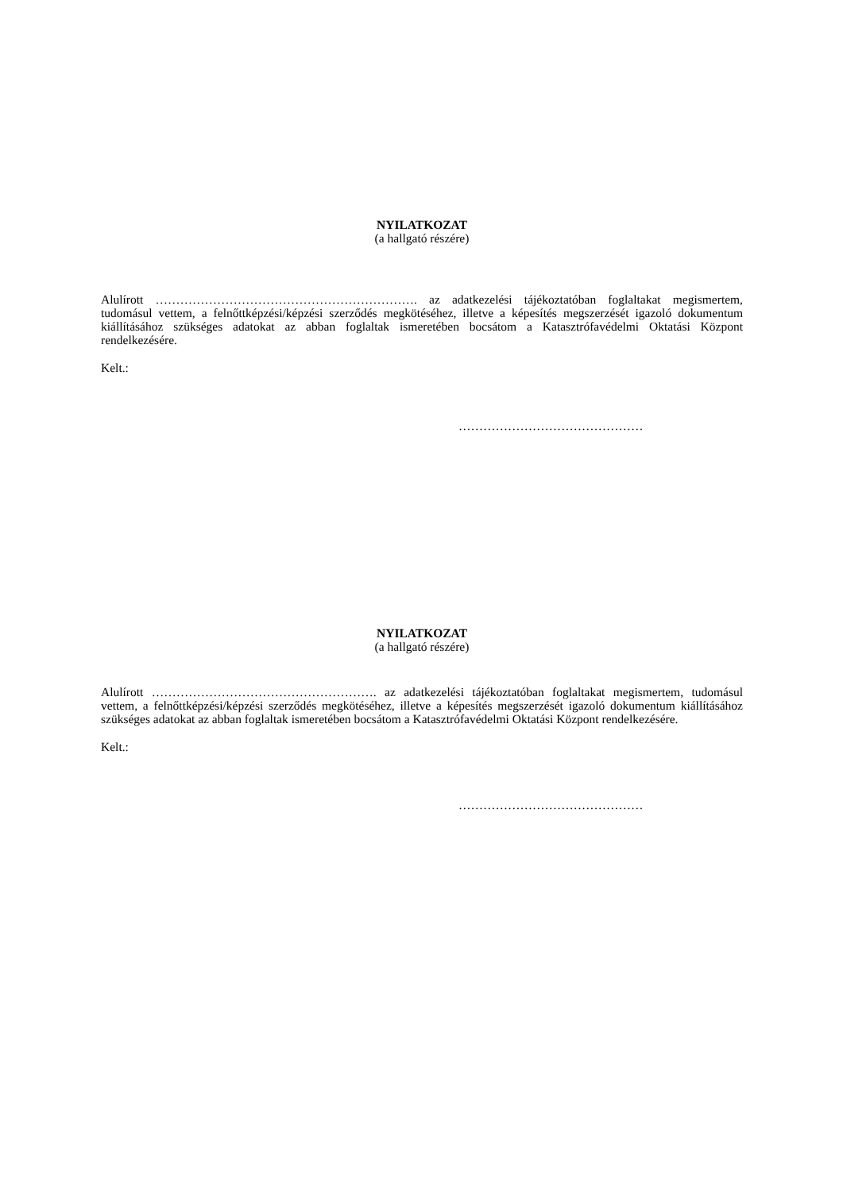NYILATKOZAT
(a hallgató részére)
Alulírott ………………………………………………………. az adatkezelési tájékoztatóban foglaltakat megismertem, tudomásul vettem, a felnőttképzési/képzési szerződés megkötéséhez, illetve a képesítés megszerzését igazoló dokumentum kiállításához szükséges adatokat az abban foglaltak ismeretében bocsátom a Katasztrófavédelmi Oktatási Központ rendelkezésére.
Kelt.:
………………………………………
NYILATKOZAT
(a hallgató részére)
Alulírott ………………………………………………. az adatkezelési tájékoztatóban foglaltakat megismertem, tudomásul vettem, a felnőttképzési/képzési szerződés megkötéséhez, illetve a képesítés megszerzését igazoló dokumentum kiállításához szükséges adatokat az abban foglaltak ismeretében bocsátom a Katasztrófavédelmi Oktatási Központ rendelkezésére.
Kelt.:
………………………………………